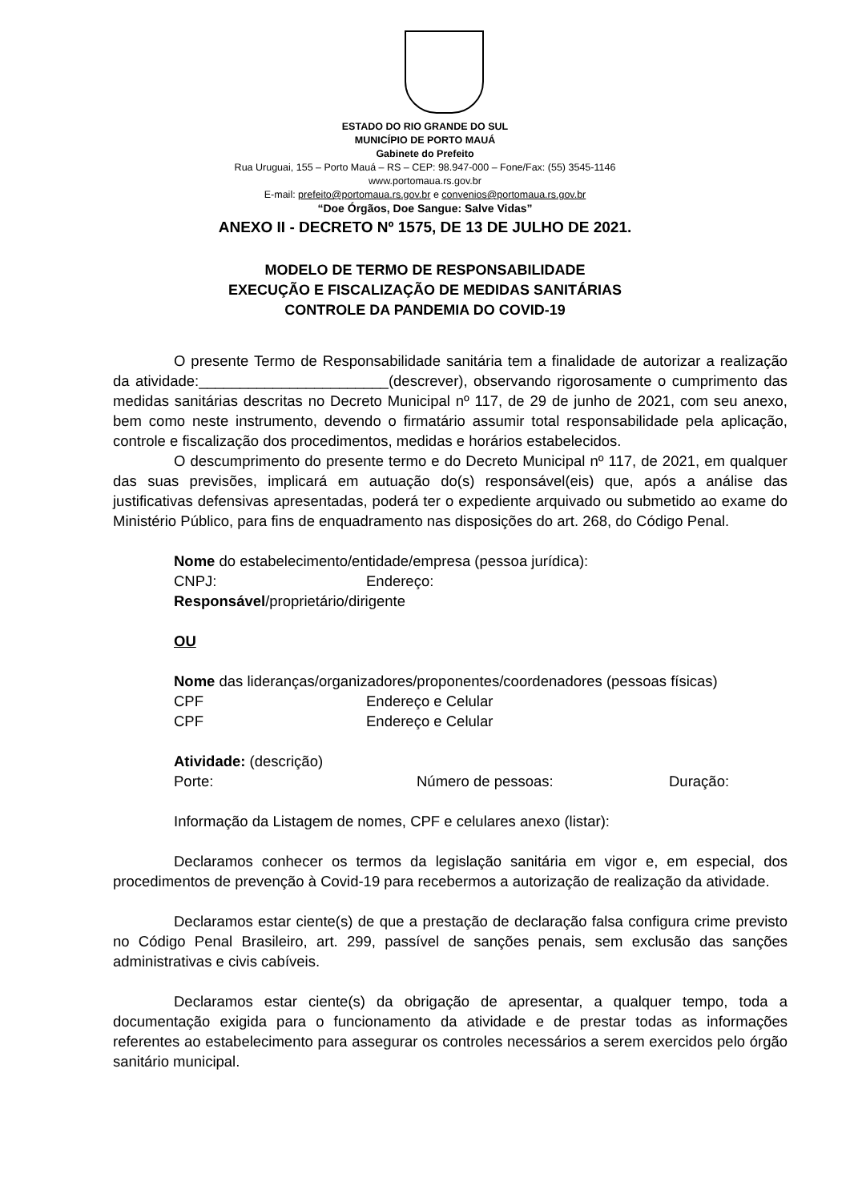ESTADO DO RIO GRANDE DO SUL
MUNICÍPIO DE PORTO MAUÁ
Gabinete do Prefeito
Rua Uruguai, 155 – Porto Mauá – RS – CEP: 98.947-000 – Fone/Fax: (55) 3545-1146
www.portomaua.rs.gov.br
E-mail: prefeito@portomaua.rs.gov.br e convenios@portomaua.rs.gov.br
“Doe Órgãos, Doe Sangue: Salve Vidas”
ANEXO II - DECRETO Nº 1575, DE 13 DE JULHO DE 2021.
MODELO DE TERMO DE RESPONSABILIDADE
EXECUÇÃO E FISCALIZAÇÃO DE MEDIDAS SANITÁRIAS
CONTROLE DA PANDEMIA DO COVID-19
O presente Termo de Responsabilidade sanitária tem a finalidade de autorizar a realização da atividade:_______________________(descrever), observando rigorosamente o cumprimento das medidas sanitárias descritas no Decreto Municipal nº 117, de 29 de junho de 2021, com seu anexo, bem como neste instrumento, devendo o firmatário assumir total responsabilidade pela aplicação, controle e fiscalização dos procedimentos, medidas e horários estabelecidos.
O descumprimento do presente termo e do Decreto Municipal nº 117, de 2021, em qualquer das suas previsões, implicará em autuação do(s) responsável(eis) que, após a análise das justificativas defensivas apresentadas, poderá ter o expediente arquivado ou submetido ao exame do Ministério Público, para fins de enquadramento nas disposições do art. 268, do Código Penal.
Nome do estabelecimento/entidade/empresa (pessoa jurídica):
CNPJ: Endereço:
Responsável/proprietário/dirigente
OU
Nome das lideranças/organizadores/proponentes/coordenadores (pessoas físicas)
CPF Endereço e Celular
CPF Endereço e Celular
Atividade: (descrição)
Porte: Número de pessoas: Duração:
Informação da Listagem de nomes, CPF e celulares anexo (listar):
Declaramos conhecer os termos da legislação sanitária em vigor e, em especial, dos procedimentos de prevenção à Covid-19 para recebermos a autorização de realização da atividade.
Declaramos estar ciente(s) de que a prestação de declaração falsa configura crime previsto no Código Penal Brasileiro, art. 299, passível de sanções penais, sem exclusão das sanções administrativas e civis cabíveis.
Declaramos estar ciente(s) da obrigação de apresentar, a qualquer tempo, toda a documentação exigida para o funcionamento da atividade e de prestar todas as informações referentes ao estabelecimento para assegurar os controles necessários a serem exercidos pelo órgão sanitário municipal.